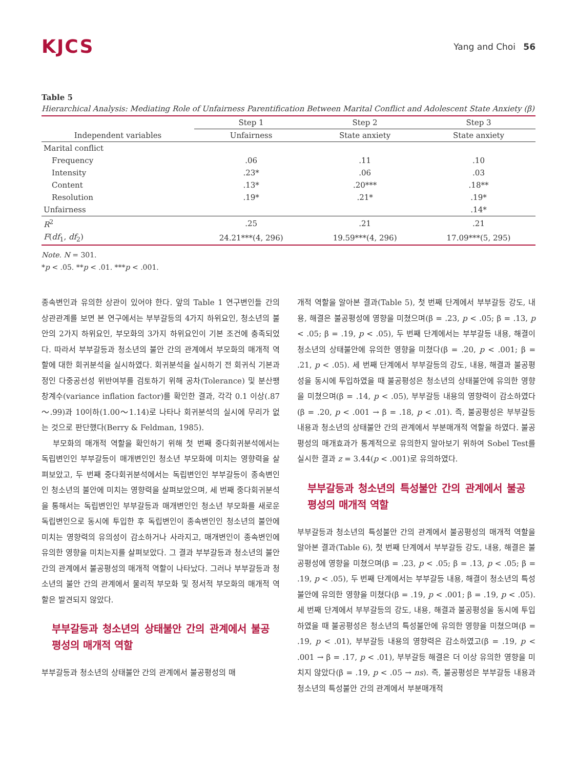KJCS
Yang and Choi 56
Table 5
Hierarchical Analysis: Mediating Role of Unfairness Parentification Between Marital Conflict and Adolescent State Anxiety (β)
| | Step 1 | Step 2 | Step 3 |
| --- | --- | --- | --- |
| Independent variables | Unfairness | State anxiety | State anxiety |
| Marital conflict | | | |
| Frequency | .06 | .11 | .10 |
| Intensity | .23* | .06 | .03 |
| Content | .13* | .20*** | .18** |
| Resolution | .19* | .21* | .19* |
| Unfairness | | | .14* |
| R<sup>2</sup> | .25 | .21 | .21 |
| F ( df<sub>1</sub>, df<sub>2</sub>) | 24.21***(4, 296) | 19.59***(4, 296) | 17.09***(5, 295) |
Note. N = 301.
*p < .05. **p < .01. ***p < .001.
종속변인과 유의한 상관이 있어야 한다. 앞의 Table 1 연구변인들 간의 상관관계를 보면 본 연구에서는 부부갈등의 4가지 하위요인, 청소년의 불안의 2가지 하위요인, 부모화의 3가지 하위요인이 기본 조건에 충족되었다. 따라서 부부갈등과 청소년의 불안 간의 관계에서 부모화의 매개적 역할에 대한 회귀분석을 실시하였다. 회귀분석을 실시하기 전 회귀식 기본과정인 다중공선성 위반여부를 검토하기 위해 공차(Tolerance) 및 분산팽창계수(variance inflation factor)를 확인한 결과, 각각 0.1 이상(.87～.99)과 10이하(1.00～1.14)로 나타나 회귀분석의 실시에 무리가 없는 것으로 판단했다(Berry & Feldman, 1985).
부모화의 매개적 역할을 확인하기 위해 첫 번째 중다회귀분석에서는 독립변인인 부부갈등이 매개변인인 청소년 부모화에 미치는 영향력을 살펴보았고, 두 번째 중다회귀분석에서는 독립변인인 부부갈등이 종속변인인 청소년의 불안에 미치는 영향력을 살펴보았으며, 세 번째 중다회귀분석을 통해서는 독립변인인 부부갈등과 매개변인인 청소년 부모화를 새로운 독립변인으로 동시에 투입한 후 독립변인이 종속변인인 청소년의 불안에 미치는 영향력의 유의성이 감소하거나 사라지고, 매개변인이 종속변인에 유의한 영향을 미치는지를 살펴보았다. 그 결과 부부갈등과 청소년의 불안 간의 관계에서 불공평성의 매개적 역할이 나타났다. 그러나 부부갈등과 청소년의 불안 간의 관계에서 물리적 부모화 및 정서적 부모화의 매개적 역할은 발견되지 않았다.
부부갈등과 청소년의 상태불안 간의 관계에서 불공평성의 매개적 역할
부부갈등과 청소년의 상태불안 간의 관계에서 불공평성의 매
개적 역할을 알아본 결과(Table 5), 첫 번째 단계에서 부부갈등 강도, 내용, 해결은 불공평성에 영향을 미쳤으며(β = .23, p < .05; β = .13, p < .05; β = .19, p < .05), 두 번째 단계에서는 부부갈등 내용, 해결이 청소년의 상태불안에 유의한 영향을 미쳤다(β = .20, p < .001; β = .21, p < .05). 세 번째 단계에서 부부갈등의 강도, 내용, 해결과 불공평성을 동시에 투입하였을 때 불공평성은 청소년의 상태불안에 유의한 영향을 미쳤으며(β = .14, p < .05), 부부갈등 내용의 영향력이 감소하였다(β = .20, p < .001 → β = .18, p < .01). 즉, 불공평성은 부부갈등 내용과 청소년의 상태불안 간의 관계에서 부분매개적 역할을 하였다. 불공평성의 매개효과가 통계적으로 유의한지 알아보기 위하여 Sobel Test를 실시한 결과 z = 3.44(p < .001)로 유의하였다.
부부갈등과 청소년의 특성불안 간의 관계에서 불공평성의 매개적 역할
부부갈등과 청소년의 특성불안 간의 관계에서 불공평성의 매개적 역할을 알아본 결과(Table 6), 첫 번째 단계에서 부부갈등 강도, 내용, 해결은 불공평성에 영향을 미쳤으며(β = .23, p < .05; β = .13, p < .05; β = .19, p < .05), 두 번째 단계에서는 부부갈등 내용, 해결이 청소년의 특성불안에 유의한 영향을 미쳤다(β = .19, p < .001; β = .19, p < .05). 세 번째 단계에서 부부갈등의 강도, 내용, 해결과 불공평성을 동시에 투입하였을 때 불공평성은 청소년의 특성불안에 유의한 영향을 미쳤으며(β = .19, p < .01), 부부갈등 내용의 영향력은 감소하였고(β = .19, p < .001 → β = .17, p < .01), 부부갈등 해결은 더 이상 유의한 영향을 미치지 않았다(β = .19, p < .05 → ns). 즉, 불공평성은 부부갈등 내용과 청소년의 특성불안 간의 관계에서 부분매개적